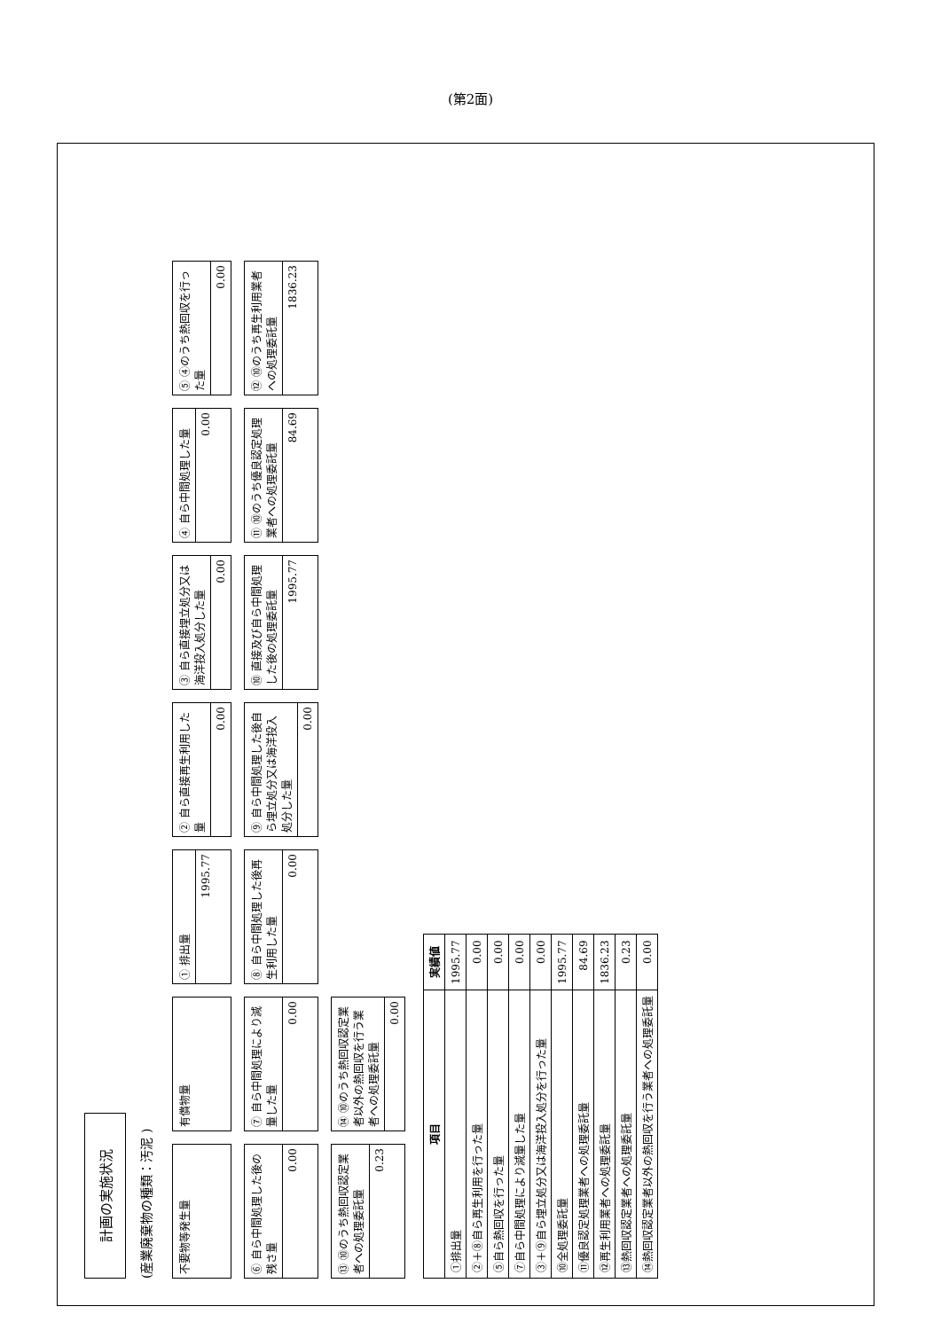(第2面)
計画の実施状況
(産業廃棄物の種類：汚泥 )
不要物等発生量
有償物量
① 排出量
1995.77
② 自ら直接再生利用した量
0.00
③ 自ら直接埋立処分又は海洋投入処分した量
0.00
④ 自ら中間処理した量
0.00
⑤ ④のうち熱回収を行った量
0.00
⑥ 自ら中間処理した後の残さ量
0.00
⑦ 自ら中間処理により減量した量
0.00
⑧ 自ら中間処理した後再生利用した量
0.00
⑨ 自ら中間処理した後自ら埋立処分又は海洋投入処分した量
0.00
⑩ 直接及び自ら中間処理した後の処理委託量
1995.77
⑪ ⑩のうち優良認定処理業者への処理委託量
84.69
⑫ ⑩のうち再生利用業者への処理委託量
1836.23
⑬ ⑩のうち熱回収認定業者への処理委託量
0.23
⑭ ⑩のうち熱回収認定業者以外の熱回収を行う業者への処理委託量
0.00
| 項目 | 実績値 |
| --- | --- |
| ①排出量 | 1995.77 |
| ②＋⑧自ら再生利用を行った量 | 0.00 |
| ⑤自ら熱回収を行った量 | 0.00 |
| ⑦自ら中間処理により減量した量 | 0.00 |
| ③＋⑨自ら埋立処分又は海洋投入処分を行った量 | 0.00 |
| ⑩全処理委託量 | 1995.77 |
| ⑪優良認定処理業者への処理委託量 | 84.69 |
| ⑫再生利用業者への処理委託量 | 1836.23 |
| ⑬熱回収認定業者への処理委託量 | 0.23 |
| ⑭熱回収認定業者以外の熱回収を行う業者への処理委託量 | 0.00 |